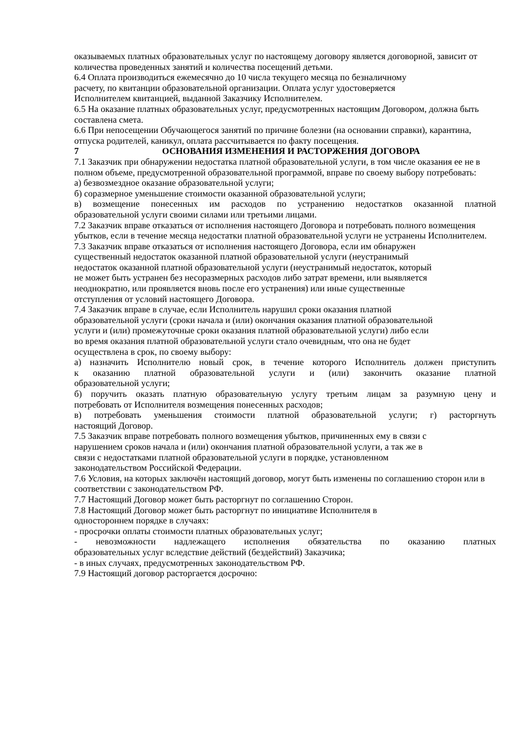оказываемых платных образовательных услуг по настоящему договору является договорной, зависит от количества проведенных занятий и количества посещений детьми.
6.4 Оплата производиться ежемесячно до 10 числа текущего месяца по безналичному
расчету, по квитанции образовательной организации. Оплата услуг удостоверяется
Исполнителем квитанцией, выданной Заказчику Исполнителем.
6.5 На оказание платных образовательных услуг, предусмотренных настоящим Договором, должна быть составлена смета.
6.6 При непосещении Обучающегося занятий по причине болезни (на основании справки), карантина, отпуска родителей, каникул, оплата рассчитывается по факту посещения.
7 ОСНОВАНИЯ ИЗМЕНЕНИЯ И РАСТОРЖЕНИЯ ДОГОВОРА
7.1 Заказчик при обнаружении недостатка платной образовательной услуги, в том числе оказания ее не в полном объеме, предусмотренной образовательной программой, вправе по своему выбору потребовать:
а) безвозмездное оказание образовательной услуги;
б) соразмерное уменьшение стоимости оказанной образовательной услуги;
в) возмещение понесенных им расходов по устранению недостатков оказанной платной
образовательной услуги своими силами или третьими лицами.
7.2 Заказчик вправе отказаться от исполнения настоящего Договора и потребовать полного возмещения убытков, если в течение месяца недостатки платной образовательной услуги не устранены Исполнителем.
7.3 Заказчик вправе отказаться от исполнения настоящего Договора, если им обнаружен
существенный недостаток оказанной платной образовательной услуги (неустранимый
недостаток оказанной платной образовательной услуги (неустранимый недостаток, который
не может быть устранен без несоразмерных расходов либо затрат времени, или выявляется
неоднократно, или проявляется вновь после его устранения) или иные существенные
отступления от условий настоящего Договора.
7.4 Заказчик вправе в случае, если Исполнитель нарушил сроки оказания платной
образовательной услуги (сроки начала и (или) окончания оказания платной образовательной
услуги и (или) промежуточные сроки оказания платной образовательной услуги) либо если
во время оказания платной образовательной услуги стало очевидным, что она не будет
осуществлена в срок, по своему выбору:
а) назначить Исполнителю новый срок, в течение которого Исполнитель должен приступить
к оказанию платной образовательной услуги и (или) закончить оказание платной
образовательной услуги;
б) поручить оказать платную образовательную услугу третьим лицам за разумную цену и
потребовать от Исполнителя возмещения понесенных расходов;
в) потребовать уменьшения стоимости платной образовательной услуги; г) расторгнуть
настоящий Договор.
7.5 Заказчик вправе потребовать полного возмещения убытков, причиненных ему в связи с
нарушением сроков начала и (или) окончания платной образовательной услуги, а так же в
связи с недостатками платной образовательной услуги в порядке, установленном
законодательством Российской Федерации.
7.6 Условия, на которых заключён настоящий договор, могут быть изменены по соглашению сторон или в соответствии с законодательством РФ.
7.7 Настоящий Договор может быть расторгнут по соглашению Сторон.
7.8 Настоящий Договор может быть расторгнут по инициативе Исполнителя в
одностороннем порядке в случаях:
- просрочки оплаты стоимости платных образовательных услуг;
- невозможности надлежащего исполнения обязательства по оказанию платных
образовательных услуг вследствие действий (бездействий) Заказчика;
- в иных случаях, предусмотренных законодательством РФ.
7.9 Настоящий договор расторгается досрочно: